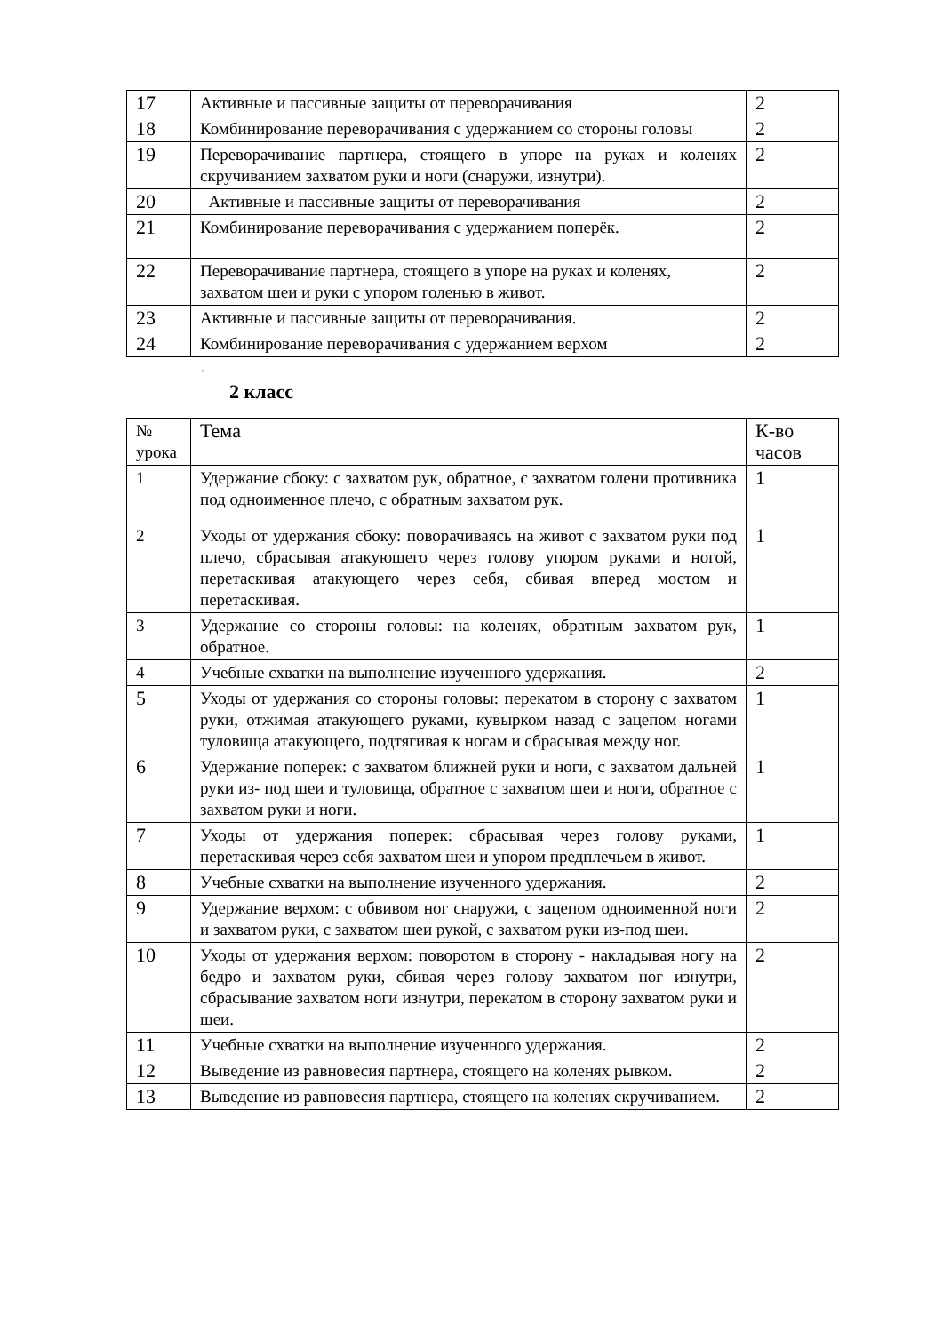| 17 | Активные и пассивные защиты от переворачивания | 2 |
| 18 | Комбинирование переворачивания с удержанием со стороны головы | 2 |
| 19 | Переворачивание партнера, стоящего в упоре на руках и коленях скручиванием захватом руки и ноги (снаружи, изнутри). | 2 |
| 20 | Активные и пассивные защиты от переворачивания | 2 |
| 21 | Комбинирование переворачивания с удержанием поперёк. | 2 |
| 22 | Переворачивание партнера, стоящего в упоре на руках и коленях, захватом шеи и руки с упором голенью в живот. | 2 |
| 23 | Активные и пассивные защиты от переворачивания. | 2 |
| 24 | Комбинирование переворачивания с удержанием верхом | 2 |
.
2 класс
| № урока | Тема | К-во часов |
| --- | --- | --- |
| 1 | Удержание сбоку: с захватом рук, обратное, с захватом голени противника под одноименное плечо, с обратным захватом рук. | 1 |
| 2 | Уходы от удержания сбоку: поворачиваясь на живот с захватом руки под плечо, сбрасывая атакующего через голову упором руками и ногой, перетаскивая атакующего через себя, сбивая вперед мостом и перетаскивая. | 1 |
| 3 | Удержание со стороны головы: на коленях, обратным захватом рук, обратное. | 1 |
| 4 | Учебные схватки на выполнение изученного удержания. | 2 |
| 5 | Уходы от удержания со стороны головы: перекатом в сторону с захватом руки, отжимая атакующего руками, кувырком назад с зацепом ногами туловища атакующего, подтягивая к ногам и сбрасывая между ног. | 1 |
| 6 | Удержание поперек: с захватом ближней руки и ноги, с захватом дальней руки из- под шеи и туловища, обратное с захватом шеи и ноги, обратное с захватом руки и ноги. | 1 |
| 7 | Уходы от удержания поперек: сбрасывая через голову руками, перетаскивая через себя захватом шеи и упором предплечьем в живот. | 1 |
| 8 | Учебные схватки на выполнение изученного удержания. | 2 |
| 9 | Удержание верхом: с обвивом ног снаружи, с зацепом одноименной ноги и захватом руки, с захватом шеи рукой, с захватом руки из-под шеи. | 2 |
| 10 | Уходы от удержания верхом: поворотом в сторону - накладывая ногу на бедро и захватом руки, сбивая через голову захватом ног изнутри, сбрасывание захватом ноги изнутри, перекатом в сторону захватом руки и шеи. | 2 |
| 11 | Учебные схватки на выполнение изученного удержания. | 2 |
| 12 | Выведение из равновесия партнера, стоящего на коленях рывком. | 2 |
| 13 | Выведение из равновесия партнера, стоящего на коленях скручиванием. | 2 |